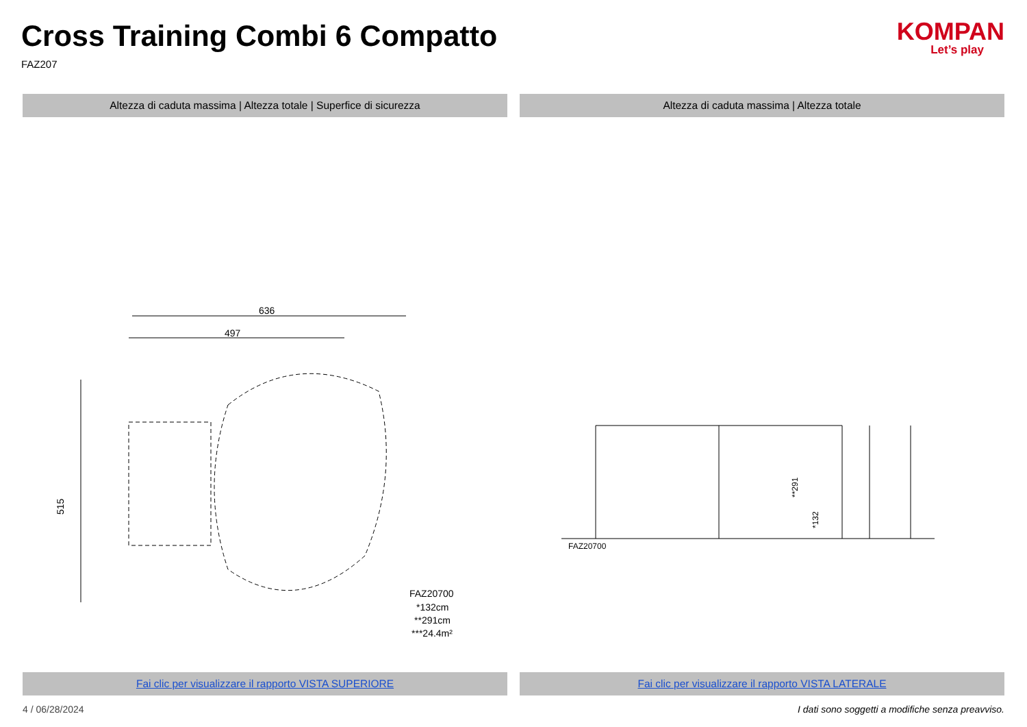Cross Training Combi 6 Compatto
FAZ207
KOMPAN
Let’s play
Altezza di caduta massima | Altezza totale | Superfice di sicurezza
Altezza di caduta massima | Altezza totale
636
497
515
FAZ20700
*132cm
**291cm
***24.4m²
FAZ20700
**291
*132
Fai clic per visualizzare il rapporto VISTA SUPERIORE
Fai clic per visualizzare il rapporto VISTA LATERALE
4 / 06/28/2024 I dati sono soggetti a modifiche senza preavviso.